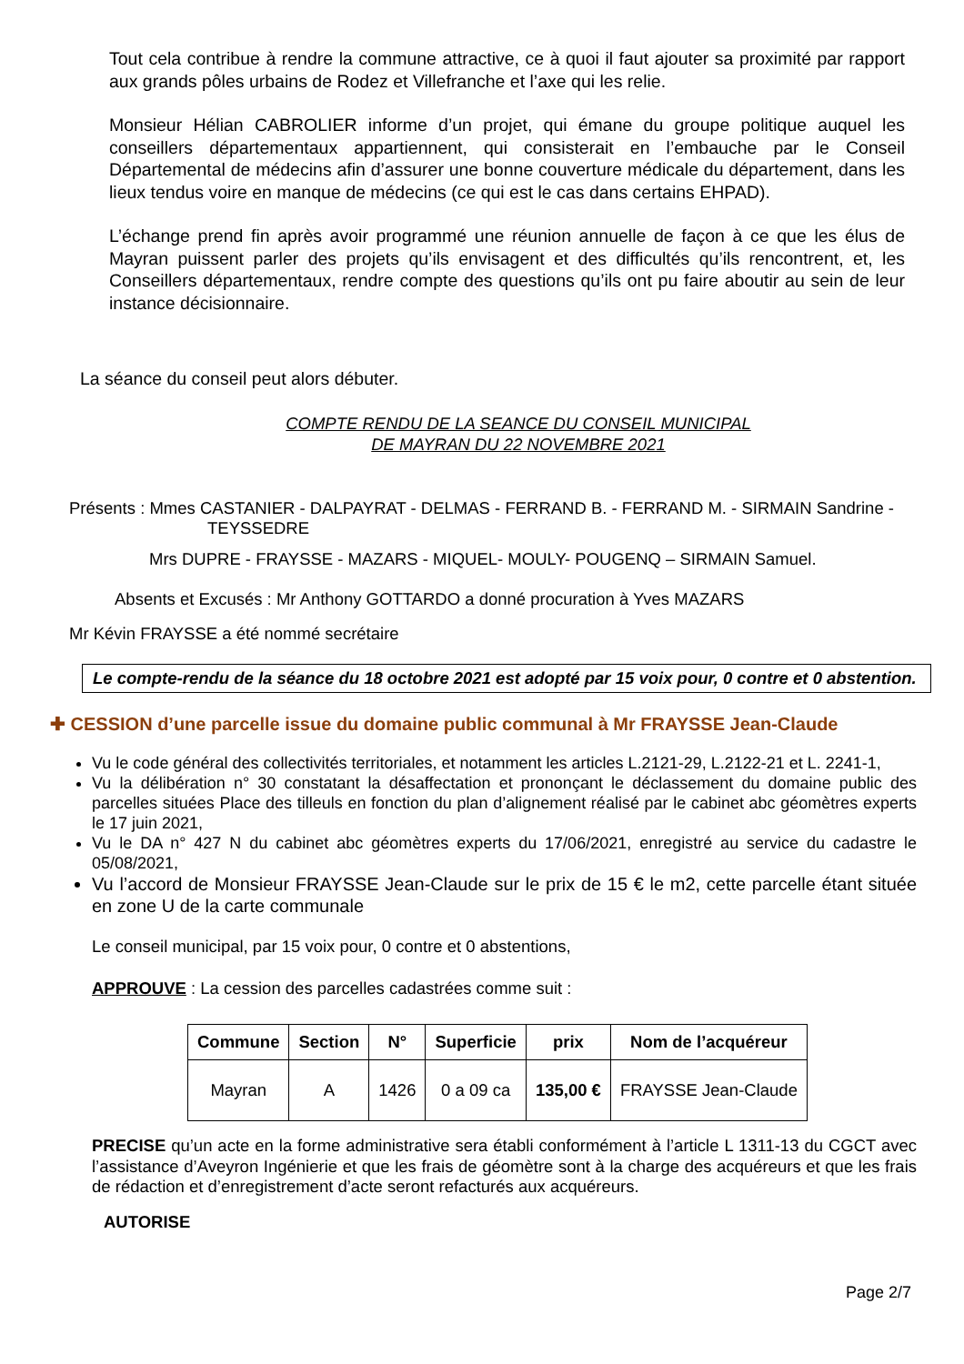Tout cela contribue à rendre la commune attractive, ce à quoi il faut ajouter sa proximité par rapport aux grands pôles urbains de Rodez et Villefranche et l’axe qui les relie.
Monsieur Hélian CABROLIER informe d’un projet, qui émane du groupe politique auquel les conseillers départementaux appartiennent, qui consisterait en l’embauche par le Conseil Départemental de médecins afin d’assurer une bonne couverture médicale du département, dans les lieux tendus voire en manque de médecins (ce qui est le cas dans certains EHPAD).
L’échange prend fin après avoir programmé une réunion annuelle de façon à ce que les élus de Mayran puissent parler des projets qu’ils envisagent et des difficultés qu’ils rencontrent, et, les Conseillers départementaux, rendre compte des questions qu’ils ont pu faire aboutir au sein de leur instance décisionnaire.
La séance du conseil peut alors débuter.
COMPTE RENDU DE LA SEANCE DU CONSEIL MUNICIPAL
DE MAYRAN DU 22 NOVEMBRE 2021
Présents : Mmes CASTANIER - DALPAYRAT - DELMAS - FERRAND B. - FERRAND M. - SIRMAIN Sandrine -
TEYSSEDRE
Mrs DUPRE - FRAYSSE - MAZARS - MIQUEL- MOULY- POUGENQ – SIRMAIN Samuel.
Absents et Excusés : Mr Anthony GOTTARDO a donné procuration à Yves MAZARS
Mr Kévin FRAYSSE a été nommé secrétaire
Le compte-rendu de la séance du 18 octobre 2021 est adopté par 15 voix pour, 0 contre et 0 abstention.
✚ CESSION d’une parcelle issue du domaine public communal à Mr FRAYSSE Jean-Claude
Vu le code général des collectivités territoriales, et notamment les articles L.2121-29, L.2122-21 et L. 2241-1,
Vu la délibération n° 30 constatant la désaffectation et prononçant le déclassement du domaine public des parcelles situées Place des tilleuls en fonction du plan d’alignement réalisé par le cabinet abc géomètres experts le 17 juin 2021,
Vu le DA n° 427 N du cabinet abc géomètres experts du 17/06/2021, enregistré au service du cadastre le 05/08/2021,
Vu l’accord de Monsieur FRAYSSE Jean-Claude sur le prix de 15 € le m2, cette parcelle étant située en zone U de la carte communale
Le conseil municipal, par 15 voix pour, 0 contre et 0 abstentions,
APPROUVE : La cession des parcelles cadastrées comme suit :
| Commune | Section | N° | Superficie | prix | Nom de l’acquéreur |
| --- | --- | --- | --- | --- | --- |
| Mayran | A | 1426 | 0 a 09 ca | 135,00 € | FRAYSSE Jean-Claude |
PRECISE qu’un acte en la forme administrative sera établi conformément à l’article L 1311-13 du CGCT avec l’assistance d’Aveyron Ingénierie et que les frais de géomètre sont à la charge des acquéreurs et que les frais de rédaction et d’enregistrement d’acte seront refacturés aux acquéreurs.
AUTORISE
Page 2/7